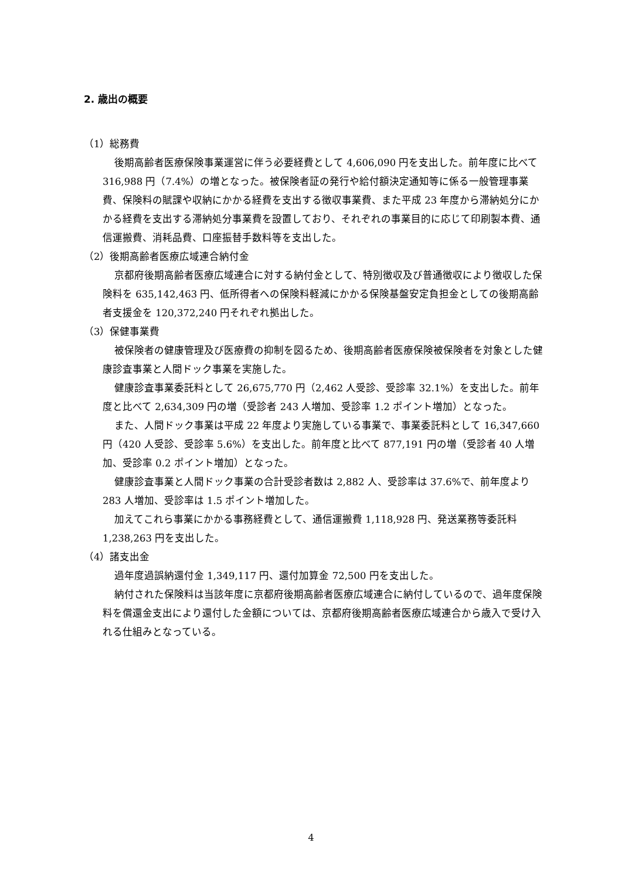2. 歳出の概要
（1）総務費
後期高齢者医療保険事業運営に伴う必要経費として 4,606,090 円を支出した。前年度に比べて 316,988 円（7.4%）の増となった。被保険者証の発行や給付額決定通知等に係る一般管理事業費、保険料の賦課や収納にかかる経費を支出する徴収事業費、また平成 23 年度から滞納処分にかかる経費を支出する滞納処分事業費を設置しており、それぞれの事業目的に応じて印刷製本費、通信運搬費、消耗品費、口座振替手数料等を支出した。
（2）後期高齢者医療広域連合納付金
京都府後期高齢者医療広域連合に対する納付金として、特別徴収及び普通徴収により徴収した保険料を 635,142,463 円、低所得者への保険料軽減にかかる保険基盤安定負担金としての後期高齢者支援金を 120,372,240 円それぞれ拠出した。
（3）保健事業費
被保険者の健康管理及び医療費の抑制を図るため、後期高齢者医療保険被保険者を対象とした健康診査事業と人間ドック事業を実施した。
健康診査事業委託料として 26,675,770 円（2,462 人受診、受診率 32.1%）を支出した。前年度と比べて 2,634,309 円の増（受診者 243 人増加、受診率 1.2 ポイント増加）となった。
また、人間ドック事業は平成 22 年度より実施している事業で、事業委託料として 16,347,660 円（420 人受診、受診率 5.6%）を支出した。前年度と比べて 877,191 円の増（受診者 40 人増加、受診率 0.2 ポイント増加）となった。
健康診査事業と人間ドック事業の合計受診者数は 2,882 人、受診率は 37.6%で、前年度より 283 人増加、受診率は 1.5 ポイント増加した。
加えてこれら事業にかかる事務経費として、通信運搬費 1,118,928 円、発送業務等委託料 1,238,263 円を支出した。
（4）諸支出金
過年度過誤納還付金 1,349,117 円、還付加算金 72,500 円を支出した。
納付された保険料は当該年度に京都府後期高齢者医療広域連合に納付しているので、過年度保険料を償還金支出により還付した金額については、京都府後期高齢者医療広域連合から歳入で受け入れる仕組みとなっている。
4